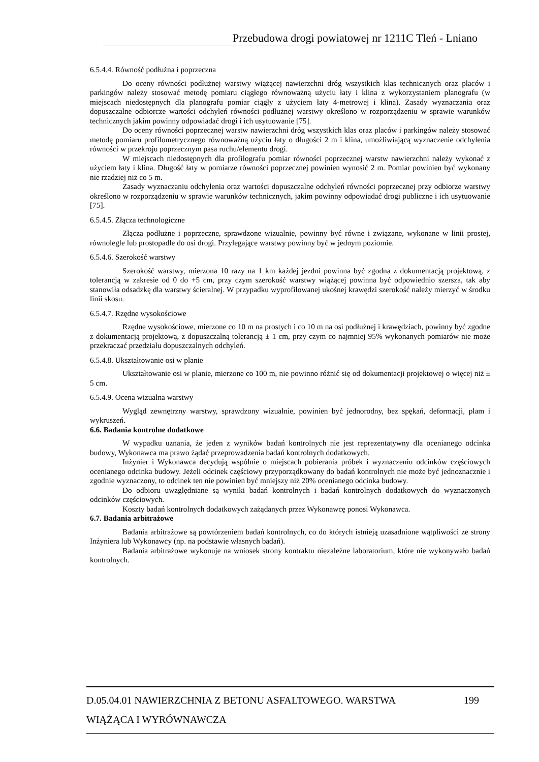Przebudowa drogi powiatowej nr 1211C Tleń - Lniano
6.5.4.4. Równość podłużna i poprzeczna
Do oceny równości podłużnej warstwy wiążącej nawierzchni dróg wszystkich klas technicznych oraz placów i parkingów należy stosować metodę pomiaru ciągłego równoważną użyciu łaty i klina z wykorzystaniem planografu (w miejscach niedostępnych dla planografu pomiar ciągły z użyciem łaty 4-metrowej i klina). Zasady wyznaczania oraz dopuszczalne odbiorcze wartości odchyleń równości podłużnej warstwy określono w rozporządzeniu w sprawie warunków technicznych jakim powinny odpowiadać drogi i ich usytuowanie [75].
Do oceny równości poprzecznej warstw nawierzchni dróg wszystkich klas oraz placów i parkingów należy stosować metodę pomiaru profilometrycznego równoważną użyciu łaty o długości 2 m i klina, umożliwiającą wyznaczenie odchylenia równości w przekroju poprzecznym pasa ruchu/elementu drogi.
W miejscach niedostępnych dla profilografu pomiar równości poprzecznej warstw nawierzchni należy wykonać z użyciem łaty i klina. Długość łaty w pomiarze równości poprzecznej powinien wynosić 2 m. Pomiar powinien być wykonany nie rzadziej niż co 5 m.
Zasady wyznaczaniu odchylenia oraz wartości dopuszczalne odchyleń równości poprzecznej przy odbiorze warstwy określono w rozporządzeniu w sprawie warunków technicznych, jakim powinny odpowiadać drogi publiczne i ich usytuowanie [75].
6.5.4.5. Złącza technologiczne
Złącza podłużne i poprzeczne, sprawdzone wizualnie, powinny być równe i związane, wykonane w linii prostej, równolegle lub prostopadle do osi drogi. Przylegające warstwy powinny być w jednym poziomie.
6.5.4.6. Szerokość warstwy
Szerokość warstwy, mierzona 10 razy na 1 km każdej jezdni powinna być zgodna z dokumentacją projektową, z tolerancją w zakresie od 0 do +5 cm, przy czym szerokość warstwy wiążącej powinna być odpowiednio szersza, tak aby stanowiła odsadzkę dla warstwy ścieralnej. W przypadku wyprofilowanej ukośnej krawędzi szerokość należy mierzyć w środku linii skosu.
6.5.4.7. Rzędne wysokościowe
Rzędne wysokościowe, mierzone co 10 m na prostych i co 10 m na osi podłużnej i krawędziach, powinny być zgodne z dokumentacją projektową, z dopuszczalną tolerancją ± 1 cm, przy czym co najmniej 95% wykonanych pomiarów nie może przekraczać przedziału dopuszczalnych odchyleń.
6.5.4.8. Ukształtowanie osi w planie
Ukształtowanie osi w planie, mierzone co 100 m, nie powinno różnić się od dokumentacji projektowej o więcej niż ± 5 cm.
6.5.4.9. Ocena wizualna warstwy
Wygląd zewnętrzny warstwy, sprawdzony wizualnie, powinien być jednorodny, bez spękań, deformacji, plam i wykruszeń.
6.6. Badania kontrolne dodatkowe
W wypadku uznania, że jeden z wyników badań kontrolnych nie jest reprezentatywny dla ocenianego odcinka budowy, Wykonawca ma prawo żądać przeprowadzenia badań kontrolnych dodatkowych.
Inżynier i Wykonawca decydują wspólnie o miejscach pobierania próbek i wyznaczeniu odcinków częściowych ocenianego odcinka budowy. Jeżeli odcinek częściowy przyporządkowany do badań kontrolnych nie może być jednoznacznie i zgodnie wyznaczony, to odcinek ten nie powinien być mniejszy niż 20% ocenianego odcinka budowy.
Do odbioru uwzględniane są wyniki badań kontrolnych i badań kontrolnych dodatkowych do wyznaczonych odcinków częściowych.
Koszty badań kontrolnych dodatkowych zażądanych przez Wykonawcę ponosi Wykonawca.
6.7. Badania arbitrażowe
Badania arbitrażowe są powtórzeniem badań kontrolnych, co do których istnieją uzasadnione wątpliwości ze strony Inżyniera lub Wykonawcy (np. na podstawie własnych badań).
Badania arbitrażowe wykonuje na wniosek strony kontraktu niezależne laboratorium, które nie wykonywało badań kontrolnych.
199 D.05.04.01 NAWIERZCHNIA Z BETONU ASFALTOWEGO. WARSTWA
WIĄŻĄCA I WYRÓWNAWCZA